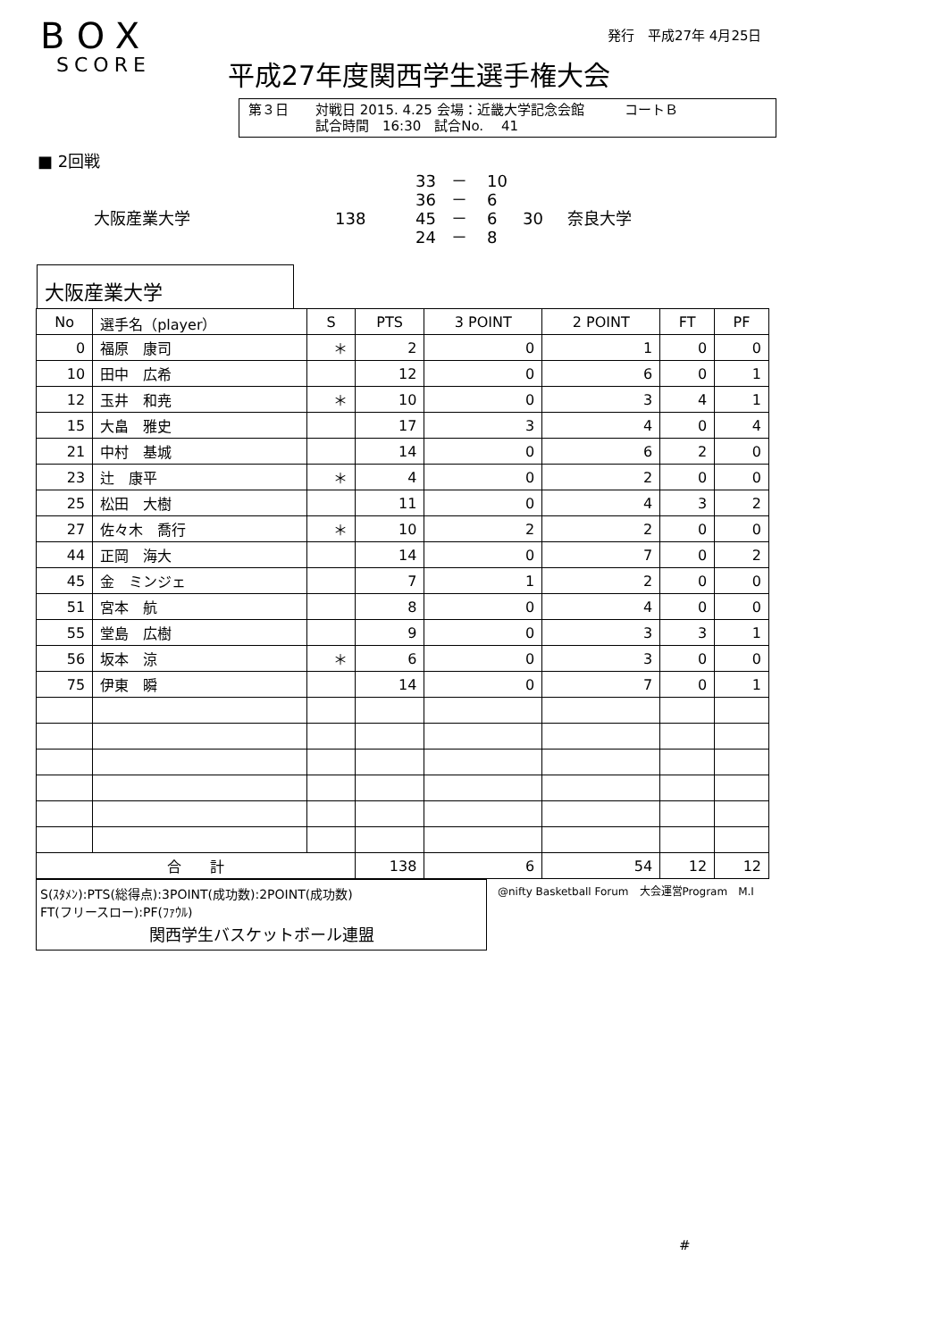発行　平成27年 4月25日
BOX
SCORE
平成27年度関西学生選手権大会
第３日　　対戦日 2015. 4.25 会場：近畿大学記念会館　　　コートＢ
　　　　　試合時間　16:30　試合No.　 41
■ 2回戦
33 － 10 36 － 6 大阪産業大学 138 45 － 6 30 奈良大学 24 － 8
大阪産業大学
| No | 選手名（player） | S | PTS | 3 POINT | 2 POINT | FT | PF |
| --- | --- | --- | --- | --- | --- | --- | --- |
| 0 | 福原 康司 | ＊ | 2 | 0 | 1 | 0 | 0 |
| 10 | 田中 広希 | | 12 | 0 | 6 | 0 | 1 |
| 12 | 玉井 和尭 | ＊ | 10 | 0 | 3 | 4 | 1 |
| 15 | 大畠 雅史 | | 17 | 3 | 4 | 0 | 4 |
| 21 | 中村 基城 | | 14 | 0 | 6 | 2 | 0 |
| 23 | 辻 康平 | ＊ | 4 | 0 | 2 | 0 | 0 |
| 25 | 松田 大樹 | | 11 | 0 | 4 | 3 | 2 |
| 27 | 佐々木 喬行 | ＊ | 10 | 2 | 2 | 0 | 0 |
| 44 | 正岡 海大 | | 14 | 0 | 7 | 0 | 2 |
| 45 | 金 ミンジェ | | 7 | 1 | 2 | 0 | 0 |
| 51 | 宮本 航 | | 8 | 0 | 4 | 0 | 0 |
| 55 | 堂島 広樹 | | 9 | 0 | 3 | 3 | 1 |
| 56 | 坂本 涼 | ＊ | 6 | 0 | 3 | 0 | 0 |
| 75 | 伊東 瞬 | | 14 | 0 | 7 | 0 | 1 |
| 合 計 | | | 138 | 6 | 54 | 12 | 12 |
S(ｽﾀﾒﾝ):PTS(総得点):3POINT(成功数):2POINT(成功数)
FT(フリースロー):PF(ﾌｧｳﾙ)
関西学生バスケットボール連盟
@nifty Basketball Forum　大会運営Program　M.I
#